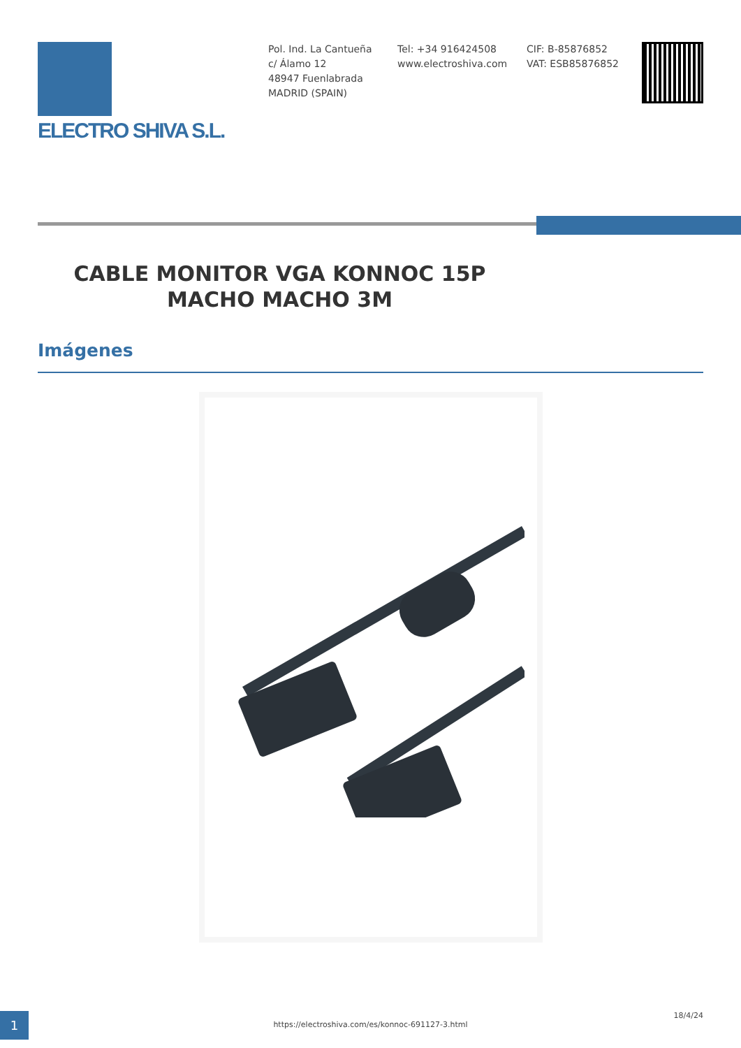ELECTRO SHIVA S.L.
Pol. Ind. La Cantueña
c/ Álamo 12
48947 Fuenlabrada
MADRID (SPAIN)
Tel: +34 916424508
www.electroshiva.com
CIF: B-85876852
VAT: ESB85876852
CABLE MONITOR VGA KONNOC 15P MACHO MACHO 3M
Imágenes
1 https://electroshiva.com/es/konnoc-691127-3.html
18/4/24